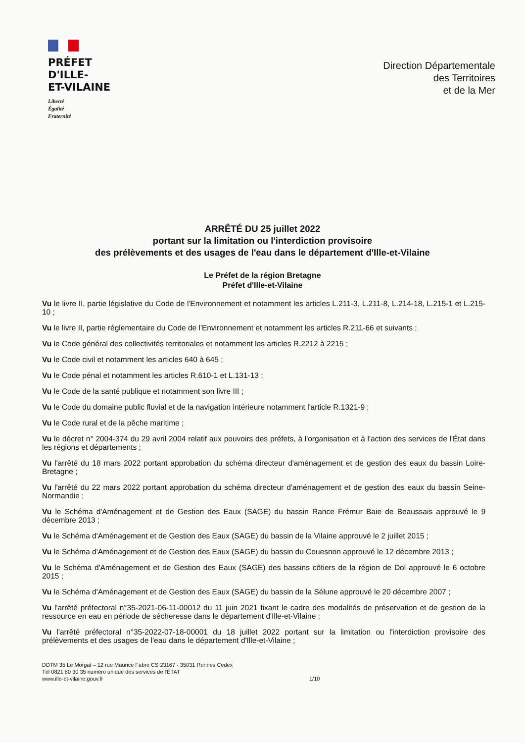PRÉFET
D'ILLE-
ET-VILAINE
Liberté
Égalité
Fraternité
Direction Départementale
des Territoires
et de la Mer
ARRÊTÉ DU 25 juillet 2022
portant sur la limitation ou l'interdiction provisoire
des prélèvements et des usages de l'eau dans le département d'Ille-et-Vilaine
Le Préfet de la région Bretagne
Préfet d'Ille-et-Vilaine
Vu le livre II, partie législative du Code de l'Environnement et notamment les articles L.211-3, L.211-8, L.214-18, L.215-1 et L.215-10 ;
Vu le livre II, partie réglementaire du Code de l'Environnement et notamment les articles R.211-66 et suivants ;
Vu le Code général des collectivités territoriales et notamment les articles R.2212 à 2215 ;
Vu le Code civil et notamment les articles 640 à 645 ;
Vu le Code pénal et notamment les articles R.610-1 et L.131-13 ;
Vu le Code de la santé publique et notamment son livre III ;
Vu le Code du domaine public fluvial et de la navigation intérieure notamment l'article R.1321-9 ;
Vu le Code rural et de la pêche maritime ;
Vu le décret n° 2004-374 du 29 avril 2004 relatif aux pouvoirs des préfets, à l'organisation et à l'action des services de l'État dans les régions et départements ;
Vu l'arrêté du 18 mars 2022 portant approbation du schéma directeur d'aménagement et de gestion des eaux du bassin Loire-Bretagne ;
Vu l'arrêté du 22 mars 2022 portant approbation du schéma directeur d'aménagement et de gestion des eaux du bassin Seine-Normandie ;
Vu le Schéma d'Aménagement et de Gestion des Eaux (SAGE) du bassin Rance Frémur Baie de Beaussais approuvé le 9 décembre 2013 ;
Vu le Schéma d'Aménagement et de Gestion des Eaux (SAGE) du bassin de la Vilaine approuvé le 2 juillet 2015 ;
Vu le Schéma d'Aménagement et de Gestion des Eaux (SAGE) du bassin du Couesnon approuvé le 12 décembre 2013 ;
Vu le Schéma d'Aménagement et de Gestion des Eaux (SAGE) des bassins côtiers de la région de Dol approuvé le 6 octobre 2015 ;
Vu le Schéma d'Aménagement et de Gestion des Eaux (SAGE) du bassin de la Sélune approuvé le 20 décembre 2007 ;
Vu l'arrêté préfectoral n°35-2021-06-11-00012 du 11 juin 2021 fixant le cadre des modalités de préservation et de gestion de la ressource en eau en période de sécheresse dans le département d'Ille-et-Vilaine ;
Vu l'arrêté préfectoral n°35-2022-07-18-00001 du 18 juillet 2022 portant sur la limitation ou l'interdiction provisoire des prélèvements et des usages de l'eau dans le département d'Ille-et-Vilaine ;
DDTM 35 Le Morgat – 12 rue Maurice Fabre CS 23167 - 35031 Rennes Cedex
Tél 0821 80 30 35 numéro unique des services de l'ÉTAT
www.ille-et-vilaine.gouv.fr
1/10